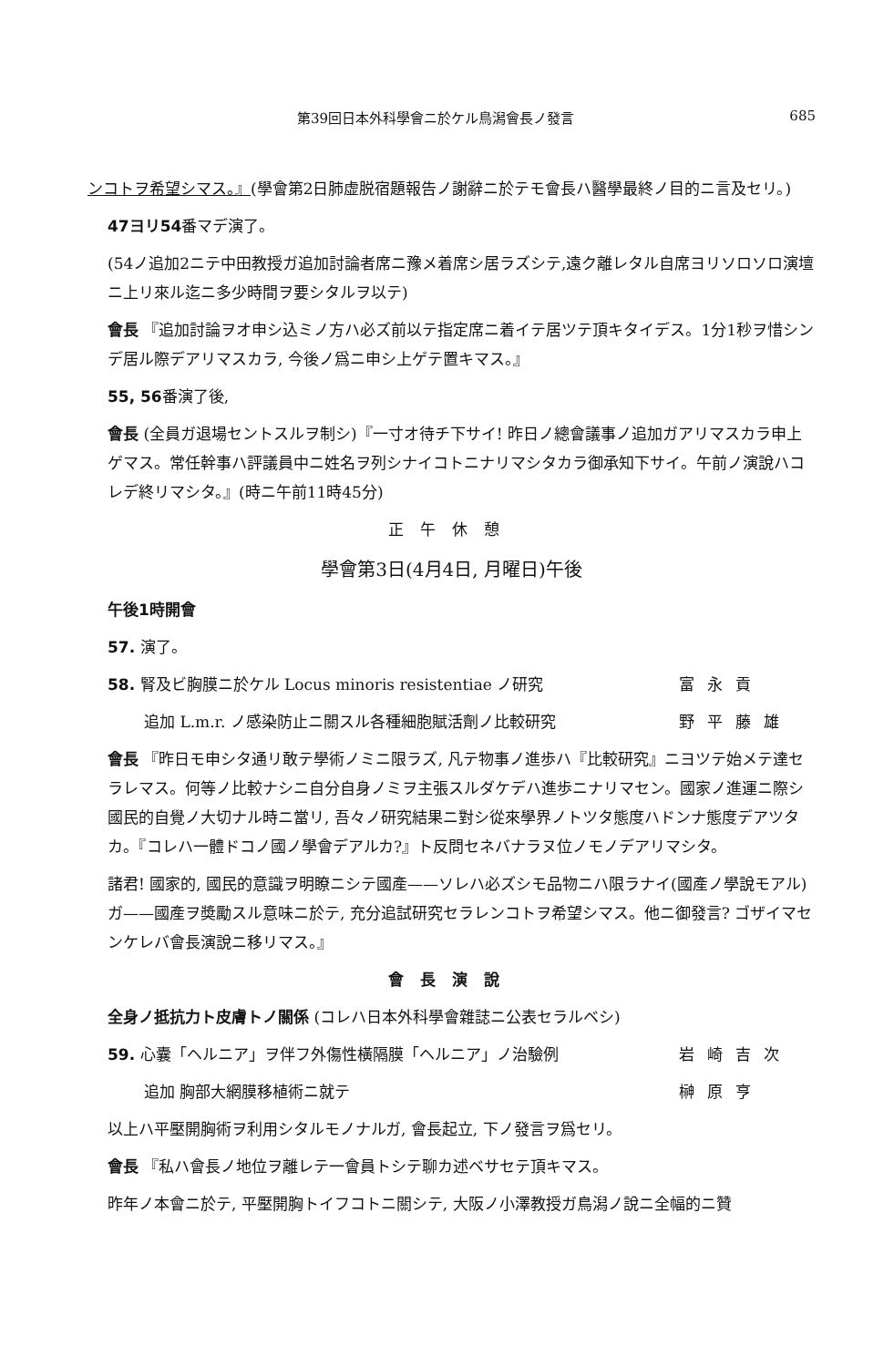第39回日本外科學會ニ於ケル鳥潟會長ノ發言 685
ンコトヲ希望シマス。』(學會第2日肺虚脱宿題報告ノ謝辭ニ於テモ會長ハ醫學最終ノ目的ニ言及セリ。)
47ヨリ54番マデ演了。
(54ノ追加2ニテ中田教授ガ追加討論者席ニ豫メ着席シ居ラズシテ,遠ク離レタル自席ヨリソロソロ演壇ニ上リ來ル迄ニ多少時間ヲ要シタルヲ以テ)
會長 『追加討論ヲオ申シ込ミノ方ハ必ズ前以テ指定席ニ着イテ居ツテ頂キタイデス。1分1秒ヲ惜シンデ居ル際デアリマスカラ, 今後ノ爲ニ申シ上ゲテ置キマス。』
55, 56番演了後,
會長 (全員ガ退場セントスルヲ制シ)『一寸オ待チ下サイ! 昨日ノ總會議事ノ追加ガアリマスカラ申上ゲマス。常任幹事ハ評議員中ニ姓名ヲ列シナイコトニナリマシタカラ御承知下サイ。午前ノ演說ハコレデ終リマシタ。』(時ニ午前11時45分)
正午休憩
學會第3日(4月4日, 月曜日)午後
午後1時開會
57. 演了。
58. 腎及ビ胸膜ニ於ケル Locus minoris resistentiae ノ研究 富永貢
追加 L.m.r. ノ感染防止ニ關スル各種細胞賦活劑ノ比較研究 野平藤雄
會長 『昨日モ申シタ通リ敢テ學術ノミニ限ラズ, 凡テ物事ノ進歩ハ『比較研究』ニヨツテ始メテ達セラレマス。何等ノ比較ナシニ自分自身ノミヲ主張スルダケデハ進歩ニナリマセン。國家ノ進運ニ際シ國民的自覺ノ大切ナル時ニ當リ, 吾々ノ研究結果ニ對シ從來學界ノトツタ態度ハドンナ態度デアツタカ。『コレハ一體ドコノ國ノ學會デアルカ?』ト反問セネバナラヌ位ノモノデアリマシタ。
諸君! 國家的, 國民的意識ヲ明瞭ニシテ國產——ソレハ必ズシモ品物ニハ限ラナイ(國產ノ學說モアル) ガ——國產ヲ奬勵スル意味ニ於テ, 充分追試研究セラレンコトヲ希望シマス。他ニ御發言? ゴザイマセンケレバ會長演說ニ移リマス。』
會長演說
全身ノ抵抗力ト皮膚トノ關係 (コレハ日本外科學會雜誌ニ公表セラルベシ)
59. 心囊「ヘルニア」ヲ伴フ外傷性橫隔膜「ヘルニア」ノ治驗例 岩崎吉次
追加 胸部大網膜移植術ニ就テ 榊原亨
以上ハ平壓開胸術ヲ利用シタルモノナルガ, 會長起立, 下ノ發言ヲ爲セリ。
會長 『私ハ會長ノ地位ヲ離レテ一會員トシテ聊カ述ベサセテ頂キマス。
昨年ノ本會ニ於テ, 平壓開胸トイフコトニ關シテ, 大阪ノ小澤教授ガ鳥潟ノ說ニ全幅的ニ贊